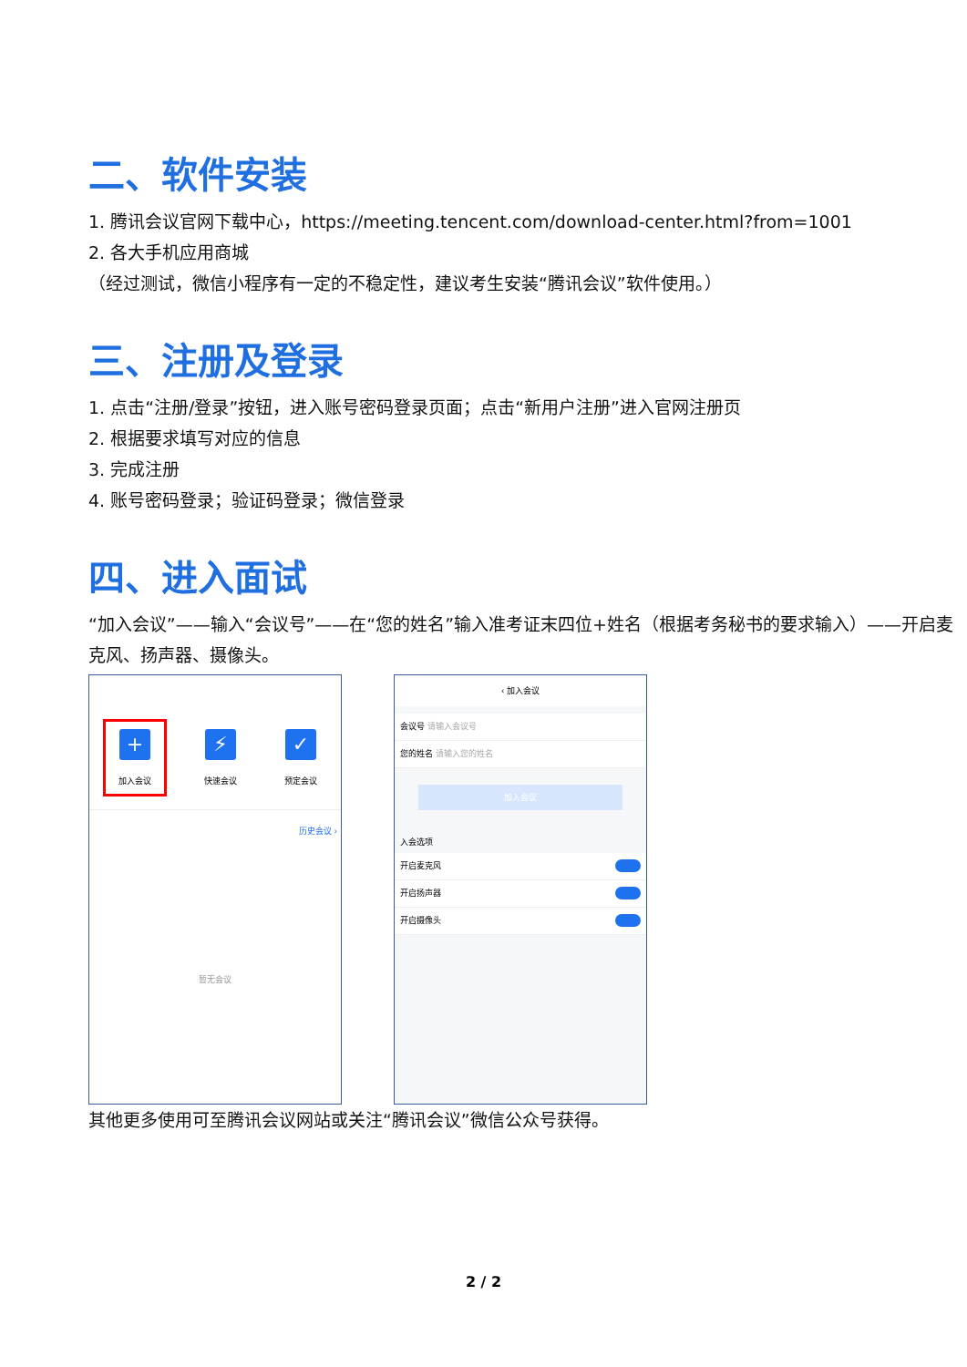二、软件安装
1. 腾讯会议官网下载中心，https://meeting.tencent.com/download-center.html?from=1001
2. 各大手机应用商城
（经过测试，微信小程序有一定的不稳定性，建议考生安装“腾讯会议”软件使用。）
三、注册及登录
1. 点击“注册/登录”按钮，进入账号密码登录页面；点击“新用户注册”进入官网注册页
2. 根据要求填写对应的信息
3. 完成注册
4. 账号密码登录；验证码登录；微信登录
四、进入面试
“加入会议”——输入“会议号”——在“您的姓名”输入准考证末四位+姓名（根据考务秘书的要求输入）——开启麦克风、扬声器、摄像头。
+
加入会议
⚡
快速会议
✓
预定会议
历史会议 ›
暂无会议
‹ 加入会议
会议号 请输入会议号
您的姓名 请输入您的姓名
加入会议
入会选项
开启麦克风
开启扬声器
开启摄像头
其他更多使用可至腾讯会议网站或关注“腾讯会议”微信公众号获得。
2 / 2